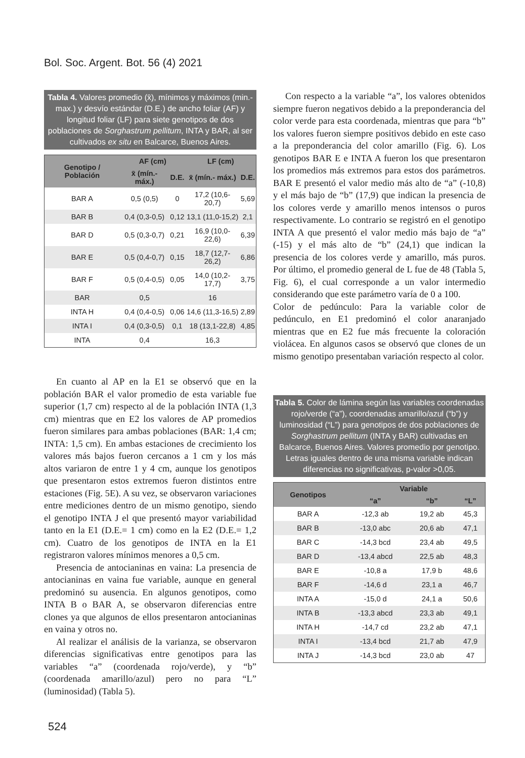Bol. Soc. Argent. Bot. 56 (4) 2021
Tabla 4. Valores promedio (x̄), mínimos y máximos (min.- max.) y desvío estándar (D.E.) de ancho foliar (AF) y longitud foliar (LF) para siete genotipos de dos poblaciones de Sorghastrum pellitum, INTA y BAR, al ser cultivados ex situ en Balcarce, Buenos Aires.
| Genotipo / Población | AF (cm) | | LF (cm) | |
| --- | --- | --- | --- | --- |
| | x̄ (mín.- máx.) | D.E. | x̄ (mín.- máx.) | D.E. |
| BAR A | 0,5 (0,5) | 0 | 17,2 (10,6-20,7) | 5,69 |
| BAR B | 0,4 (0,3-0,5) | 0,12 | 13,1 (11,0-15,2) | 2,1 |
| BAR D | 0,5 (0,3-0,7) | 0,21 | 16,9 (10,0-22,6) | 6,39 |
| BAR E | 0,5 (0,4-0,7) | 0,15 | 18,7 (12,7-26,2) | 6,86 |
| BAR F | 0,5 (0,4-0,5) | 0,05 | 14,0 (10,2-17,7) | 3,75 |
| BAR | 0,5 | | 16 | |
| INTA H | 0,4 (0,4-0,5) | 0,06 | 14,6 (11,3-16,5) | 2,89 |
| INTA I | 0,4 (0,3-0,5) | 0,1 | 18 (13,1-22,8) | 4,85 |
| INTA | 0,4 | | 16,3 | |
En cuanto al AP en la E1 se observó que en la población BAR el valor promedio de esta variable fue superior (1,7 cm) respecto al de la población INTA (1,3 cm) mientras que en E2 los valores de AP promedios fueron similares para ambas poblaciones (BAR: 1,4 cm; INTA: 1,5 cm). En ambas estaciones de crecimiento los valores más bajos fueron cercanos a 1 cm y los más altos variaron de entre 1 y 4 cm, aunque los genotipos que presentaron estos extremos fueron distintos entre estaciones (Fig. 5E). A su vez, se observaron variaciones entre mediciones dentro de un mismo genotipo, siendo el genotipo INTA J el que presentó mayor variabilidad tanto en la E1 (D.E.= 1 cm) como en la E2 (D.E.= 1,2 cm). Cuatro de los genotipos de INTA en la E1 registraron valores mínimos menores a 0,5 cm.
Presencia de antocianinas en vaina: La presencia de antocianinas en vaina fue variable, aunque en general predominó su ausencia. En algunos genotipos, como INTA B o BAR A, se observaron diferencias entre clones ya que algunos de ellos presentaron antocianinas en vaina y otros no.
Al realizar el análisis de la varianza, se observaron diferencias significativas entre genotipos para las variables “a” (coordenada rojo/verde), y “b” (coordenada amarillo/azul) pero no para “L” (luminosidad) (Tabla 5).
Con respecto a la variable “a”, los valores obtenidos siempre fueron negativos debido a la preponderancia del color verde para esta coordenada, mientras que para “b” los valores fueron siempre positivos debido en este caso a la preponderancia del color amarillo (Fig. 6). Los genotipos BAR E e INTA A fueron los que presentaron los promedios más extremos para estos dos parámetros. BAR E presentó el valor medio más alto de “a” (-10,8) y el más bajo de “b” (17,9) que indican la presencia de los colores verde y amarillo menos intensos o puros respectivamente. Lo contrario se registró en el genotipo INTA A que presentó el valor medio más bajo de “a” (-15) y el más alto de “b” (24,1) que indican la presencia de los colores verde y amarillo, más puros. Por último, el promedio general de L fue de 48 (Tabla 5, Fig. 6), el cual corresponde a un valor intermedio considerando que este parámetro varía de 0 a 100.
Color de pedúnculo: Para la variable color de pedúnculo, en E1 predominó el color anaranjado mientras que en E2 fue más frecuente la coloración violácea. En algunos casos se observó que clones de un mismo genotipo presentaban variación respecto al color.
Tabla 5. Color de lámina según las variables coordenadas rojo/verde (“a”), coordenadas amarillo/azul (“b”) y luminosidad (“L”) para genotipos de dos poblaciones de Sorghastrum pellitum (INTA y BAR) cultivadas en Balcarce, Buenos Aires. Valores promedio por genotipo. Letras iguales dentro de una misma variable indican diferencias no significativas, p-valor >0,05.
| Genotipos | Variable | | |
| --- | --- | --- | --- |
| | “a” | “b” | “L” |
| BAR A | -12,3 ab | 19,2 ab | 45,3 |
| BAR B | -13,0 abc | 20,6 ab | 47,1 |
| BAR C | -14,3 bcd | 23,4 ab | 49,5 |
| BAR D | -13,4 abcd | 22,5 ab | 48,3 |
| BAR E | -10,8 a | 17,9 b | 48,6 |
| BAR F | -14,6 d | 23,1 a | 46,7 |
| INTA A | -15,0 d | 24,1 a | 50,6 |
| INTA B | -13,3 abcd | 23,3 ab | 49,1 |
| INTA H | -14,7 cd | 23,2 ab | 47,1 |
| INTA I | -13,4 bcd | 21,7 ab | 47,9 |
| INTA J | -14,3 bcd | 23,0 ab | 47 |
524